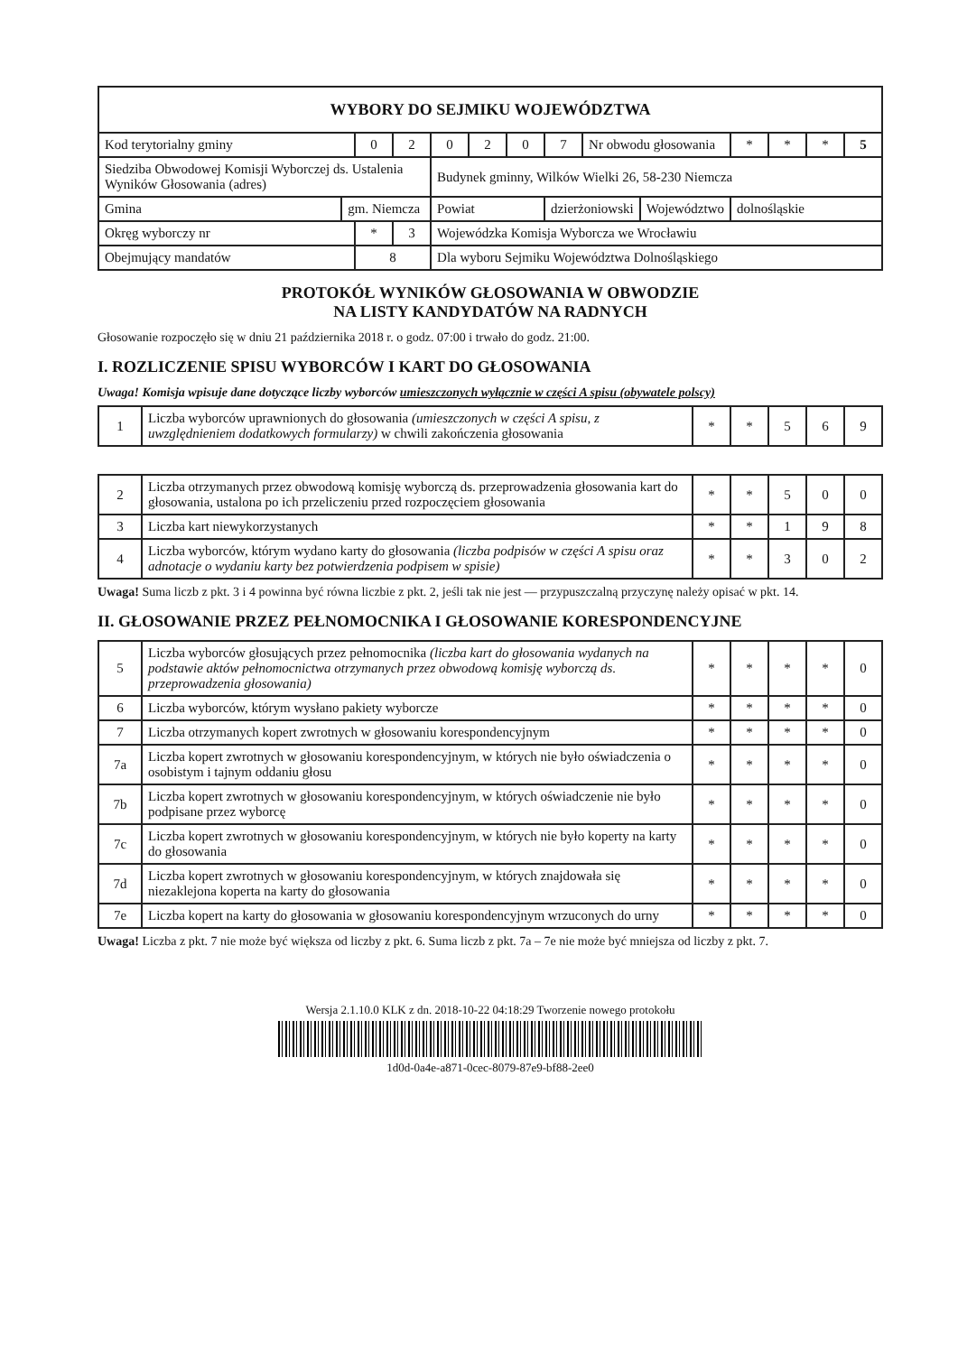| WYBORY DO SEJMIKU WOJEWÓDZTWA | | | | | | | | | | | | | |
| --- | --- | --- | --- | --- | --- | --- | --- | --- | --- | --- | --- | --- | --- |
| Kod terytorialny gminy | | 0 | 2 | 0 | 2 | 0 | 7 | Nr obwodu głosowania | | * | * | * | 5 |
| Siedziba Obwodowej Komisji Wyborczej ds. Ustalenia Wyników Głosowania (adres) | | | | Budynek gminny, Wilków Wielki 26, 58-230 Niemcza | | | | | | | | | |
| Gmina | gm. Niemcza | | | Powiat | | | dzierżoniowski | | Województwo | dolnośląskie | | | |
| Okręg wyborczy nr | | * | 3 | Wojewódzka Komisja Wyborcza we Wrocławiu | | | | | | | | | |
| Obejmujący mandatów | | 8 | | Dla wyboru Sejmiku Województwa Dolnośląskiego | | | | | | | | | |
PROTOKÓŁ WYNIKÓW GŁOSOWANIA W OBWODZIE
NA LISTY KANDYDATÓW NA RADNYCH
Głosowanie rozpoczęło się w dniu 21 października 2018 r. o godz. 07:00 i trwało do godz. 21:00.
I. ROZLICZENIE SPISU WYBORCÓW I KART DO GŁOSOWANIA
Uwaga! Komisja wpisuje dane dotyczące liczby wyborców umieszczonych wyłącznie w części A spisu (obywatele polscy)
| 1 | Liczba wyborców uprawnionych do głosowania (umieszczonych w części A spisu, z uwzględnieniem dodatkowych formularzy) w chwili zakończenia głosowania | * | * | 5 | 6 | 9 |
| 2 | Liczba otrzymanych przez obwodową komisję wyborczą ds. przeprowadzenia głosowania kart do głosowania, ustalona po ich przeliczeniu przed rozpoczęciem głosowania | * | * | 5 | 0 | 0 |
| 3 | Liczba kart niewykorzystanych | * | * | 1 | 9 | 8 |
| 4 | Liczba wyborców, którym wydano karty do głosowania (liczba podpisów w części A spisu oraz adnotacje o wydaniu karty bez potwierdzenia podpisem w spisie) | * | * | 3 | 0 | 2 |
Uwaga! Suma liczb z pkt. 3 i 4 powinna być równa liczbie z pkt. 2, jeśli tak nie jest — przypuszczalną przyczynę należy opisać w pkt. 14.
II. GŁOSOWANIE PRZEZ PEŁNOMOCNIKA I GŁOSOWANIE KORESPONDENCYJNE
| 5 | Liczba wyborców głosujących przez pełnomocnika (liczba kart do głosowania wydanych na podstawie aktów pełnomocnictwa otrzymanych przez obwodową komisję wyborczą ds. przeprowadzenia głosowania) | * | * | * | * | 0 |
| 6 | Liczba wyborców, którym wysłano pakiety wyborcze | * | * | * | * | 0 |
| 7 | Liczba otrzymanych kopert zwrotnych w głosowaniu korespondencyjnym | * | * | * | * | 0 |
| 7a | Liczba kopert zwrotnych w głosowaniu korespondencyjnym, w których nie było oświadczenia o osobistym i tajnym oddaniu głosu | * | * | * | * | 0 |
| 7b | Liczba kopert zwrotnych w głosowaniu korespondencyjnym, w których oświadczenie nie było podpisane przez wyborcę | * | * | * | * | 0 |
| 7c | Liczba kopert zwrotnych w głosowaniu korespondencyjnym, w których nie było koperty na karty do głosowania | * | * | * | * | 0 |
| 7d | Liczba kopert zwrotnych w głosowaniu korespondencyjnym, w których znajdowała się niezaklejona koperta na karty do głosowania | * | * | * | * | 0 |
| 7e | Liczba kopert na karty do głosowania w głosowaniu korespondencyjnym wrzuconych do urny | * | * | * | * | 0 |
Uwaga! Liczba z pkt. 7 nie może być większa od liczby z pkt. 6. Suma liczb z pkt. 7a – 7e nie może być mniejsza od liczby z pkt. 7.
Wersja 2.1.10.0 KLK z dn. 2018-10-22 04:18:29 Tworzenie nowego protokołu
1d0d-0a4e-a871-0cec-8079-87e9-bf88-2ee0